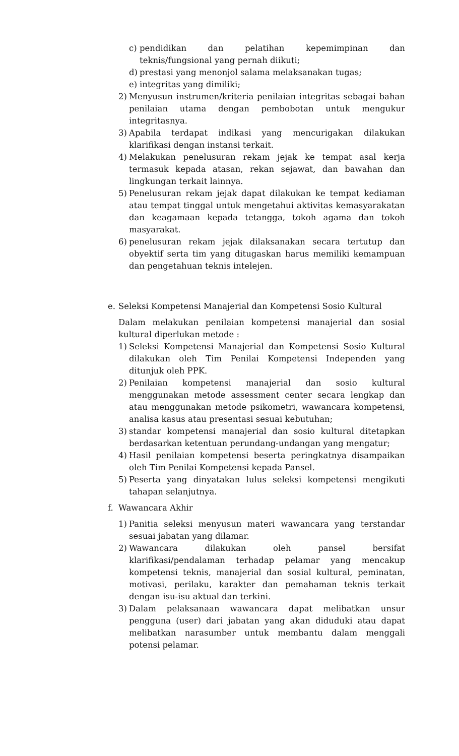c) pendidikan dan pelatihan kepemimpinan dan teknis/fungsional yang pernah diikuti;
d) prestasi yang menonjol salama melaksanakan tugas;
e) integritas yang dimiliki;
2) Menyusun instrumen/kriteria penilaian integritas sebagai bahan penilaian utama dengan pembobotan untuk mengukur integritasnya.
3) Apabila terdapat indikasi yang mencurigakan dilakukan klarifikasi dengan instansi terkait.
4) Melakukan penelusuran rekam jejak ke tempat asal kerja termasuk kepada atasan, rekan sejawat, dan bawahan dan lingkungan terkait lainnya.
5) Penelusuran rekam jejak dapat dilakukan ke tempat kediaman atau tempat tinggal untuk mengetahui aktivitas kemasyarakatan dan keagamaan kepada tetangga, tokoh agama dan tokoh masyarakat.
6) penelusuran rekam jejak dilaksanakan secara tertutup dan obyektif serta tim yang ditugaskan harus memiliki kemampuan dan pengetahuan teknis intelejen.
e. Seleksi Kompetensi Manajerial dan Kompetensi Sosio Kultural
Dalam melakukan penilaian kompetensi manajerial dan sosial kultural diperlukan metode :
1) Seleksi Kompetensi Manajerial dan Kompetensi Sosio Kultural dilakukan oleh Tim Penilai Kompetensi Independen yang ditunjuk oleh PPK.
2) Penilaian kompetensi manajerial dan sosio kultural menggunakan metode assessment center secara lengkap dan atau menggunakan metode psikometri, wawancara kompetensi, analisa kasus atau presentasi sesuai kebutuhan;
3) standar kompetensi manajerial dan sosio kultural ditetapkan berdasarkan ketentuan perundang-undangan yang mengatur;
4) Hasil penilaian kompetensi beserta peringkatnya disampaikan oleh Tim Penilai Kompetensi kepada Pansel.
5) Peserta yang dinyatakan lulus seleksi kompetensi mengikuti tahapan selanjutnya.
f. Wawancara Akhir
1) Panitia seleksi menyusun materi wawancara yang terstandar sesuai jabatan yang dilamar.
2) Wawancara dilakukan oleh pansel bersifat klarifikasi/pendalaman terhadap pelamar yang mencakup kompetensi teknis, manajerial dan sosial kultural, peminatan, motivasi, perilaku, karakter dan pemahaman teknis terkait dengan isu-isu aktual dan terkini.
3) Dalam pelaksanaan wawancara dapat melibatkan unsur pengguna (user) dari jabatan yang akan diduduki atau dapat melibatkan narasumber untuk membantu dalam menggali potensi pelamar.